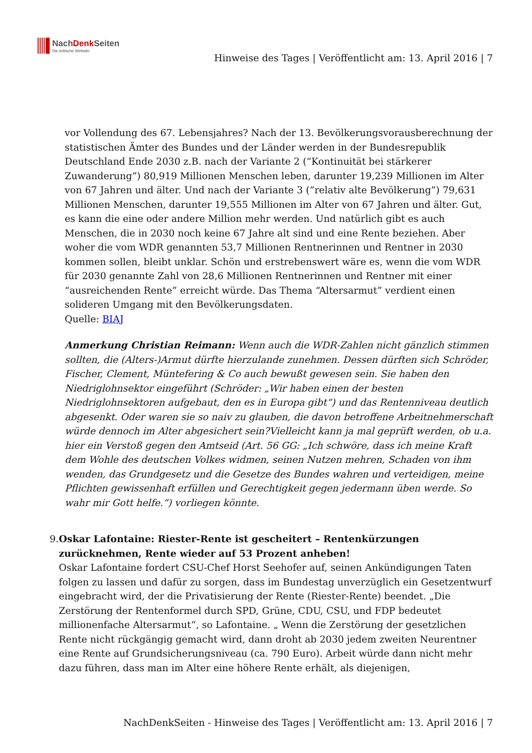NachDenk Seiten
Die kritische Website
Hinweise des Tages | Veröffentlicht am: 13. April 2016 | 7
vor Vollendung des 67. Lebensjahres? Nach der 13. Bevölkerungsvorausberechnung der statistischen Ämter des Bundes und der Länder werden in der Bundesrepublik Deutschland Ende 2030 z.B. nach der Variante 2 (“Kontinuität bei stärkerer Zuwanderung”) 80,919 Millionen Menschen leben, darunter 19,239 Millionen im Alter von 67 Jahren und älter. Und nach der Variante 3 (“relativ alte Bevölkerung”) 79,631 Millionen Menschen, darunter 19,555 Millionen im Alter von 67 Jahren und älter. Gut, es kann die eine oder andere Million mehr werden. Und natürlich gibt es auch Menschen, die in 2030 noch keine 67 Jahre alt sind und eine Rente beziehen. Aber woher die vom WDR genannten 53,7 Millionen Rentnerinnen und Rentner in 2030 kommen sollen, bleibt unklar. Schön und erstrebenswert wäre es, wenn die vom WDR für 2030 genannte Zahl von 28,6 Millionen Rentnerinnen und Rentner mit einer “ausreichenden Rente” erreicht würde. Das Thema “Altersarmut” verdient einen solideren Umgang mit den Bevölkerungsdaten.
Quelle: BIAJ
Anmerkung Christian Reimann: Wenn auch die WDR-Zahlen nicht gänzlich stimmen sollten, die (Alters-)Armut dürfte hierzulande zunehmen. Dessen dürften sich Schröder, Fischer, Clement, Müntefering & Co auch bewußt gewesen sein. Sie haben den Niedriglohnsektor eingeführt (Schröder: „Wir haben einen der besten Niedriglohnsektoren aufgebaut, den es in Europa gibt“) und das Rentenniveau deutlich abgesenkt. Oder waren sie so naiv zu glauben, die davon betroffene Arbeitnehmerschaft würde dennoch im Alter abgesichert sein?Vielleicht kann ja mal geprüft werden, ob u.a. hier ein Verstoß gegen den Amtseid (Art. 56 GG: „Ich schwöre, dass ich meine Kraft dem Wohle des deutschen Volkes widmen, seinen Nutzen mehren, Schaden von ihm wenden, das Grundgesetz und die Gesetze des Bundes wahren und verteidigen, meine Pflichten gewissenhaft erfüllen und Gerechtigkeit gegen jedermann üben werde. So wahr mir Gott helfe.“) vorliegen könnte.
9. Oskar Lafontaine: Riester-Rente ist gescheitert – Rentenkürzungen zurücknehmen, Rente wieder auf 53 Prozent anheben!
Oskar Lafontaine fordert CSU-Chef Horst Seehofer auf, seinen Ankündigungen Taten folgen zu lassen und dafür zu sorgen, dass im Bundestag unverzüglich ein Gesetzentwurf eingebracht wird, der die Privatisierung der Rente (Riester-Rente) beendet. „Die Zerstörung der Rentenformel durch SPD, Grüne, CDU, CSU, und FDP bedeutet millionenfache Altersarmut“, so Lafontaine. „ Wenn die Zerstörung der gesetzlichen Rente nicht rückgängig gemacht wird, dann droht ab 2030 jedem zweiten Neurentner eine Rente auf Grundsicherungsniveau (ca. 790 Euro). Arbeit würde dann nicht mehr dazu führen, dass man im Alter eine höhere Rente erhält, als diejenigen,
NachDenkSeiten - Hinweise des Tages | Veröffentlicht am: 13. April 2016 | 7